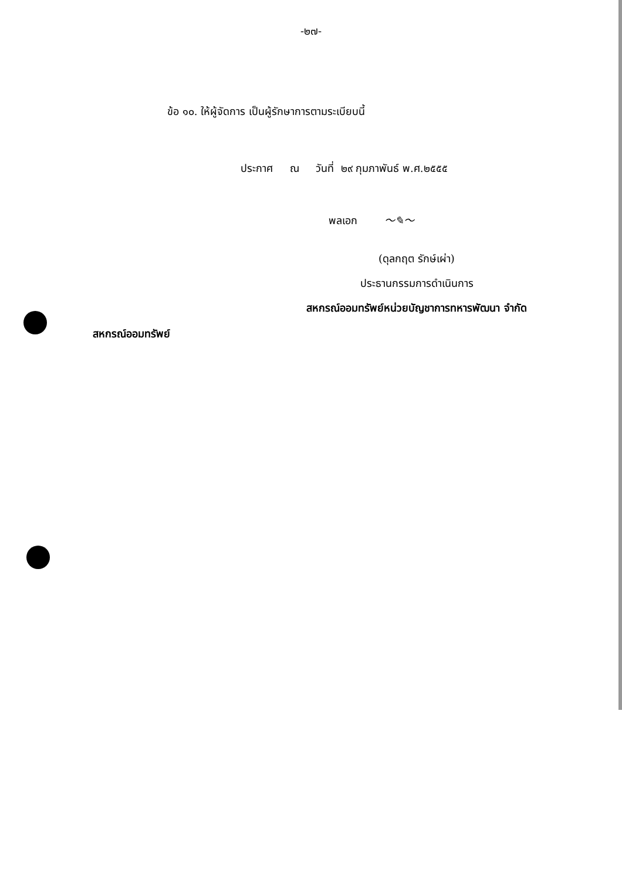-๒๗-
ข้อ ๑๐. ให้ผู้จัดการ เป็นผู้รักษาการตามระเบียบนี้
ประกาศ ณ วันที่ ๒๙ กุมภาพันธ์ พ.ศ.๒๕๕๕
พลเอก 〜✎〜
(ดุลกฤต รักษ์เผ่า)
ประธานกรรมการดำเนินการ
สหกรณ์ออมทรัพย์หน่วยบัญชาการทหารพัฒนา จำกัด
สหกรณ์ออมทรัพย์